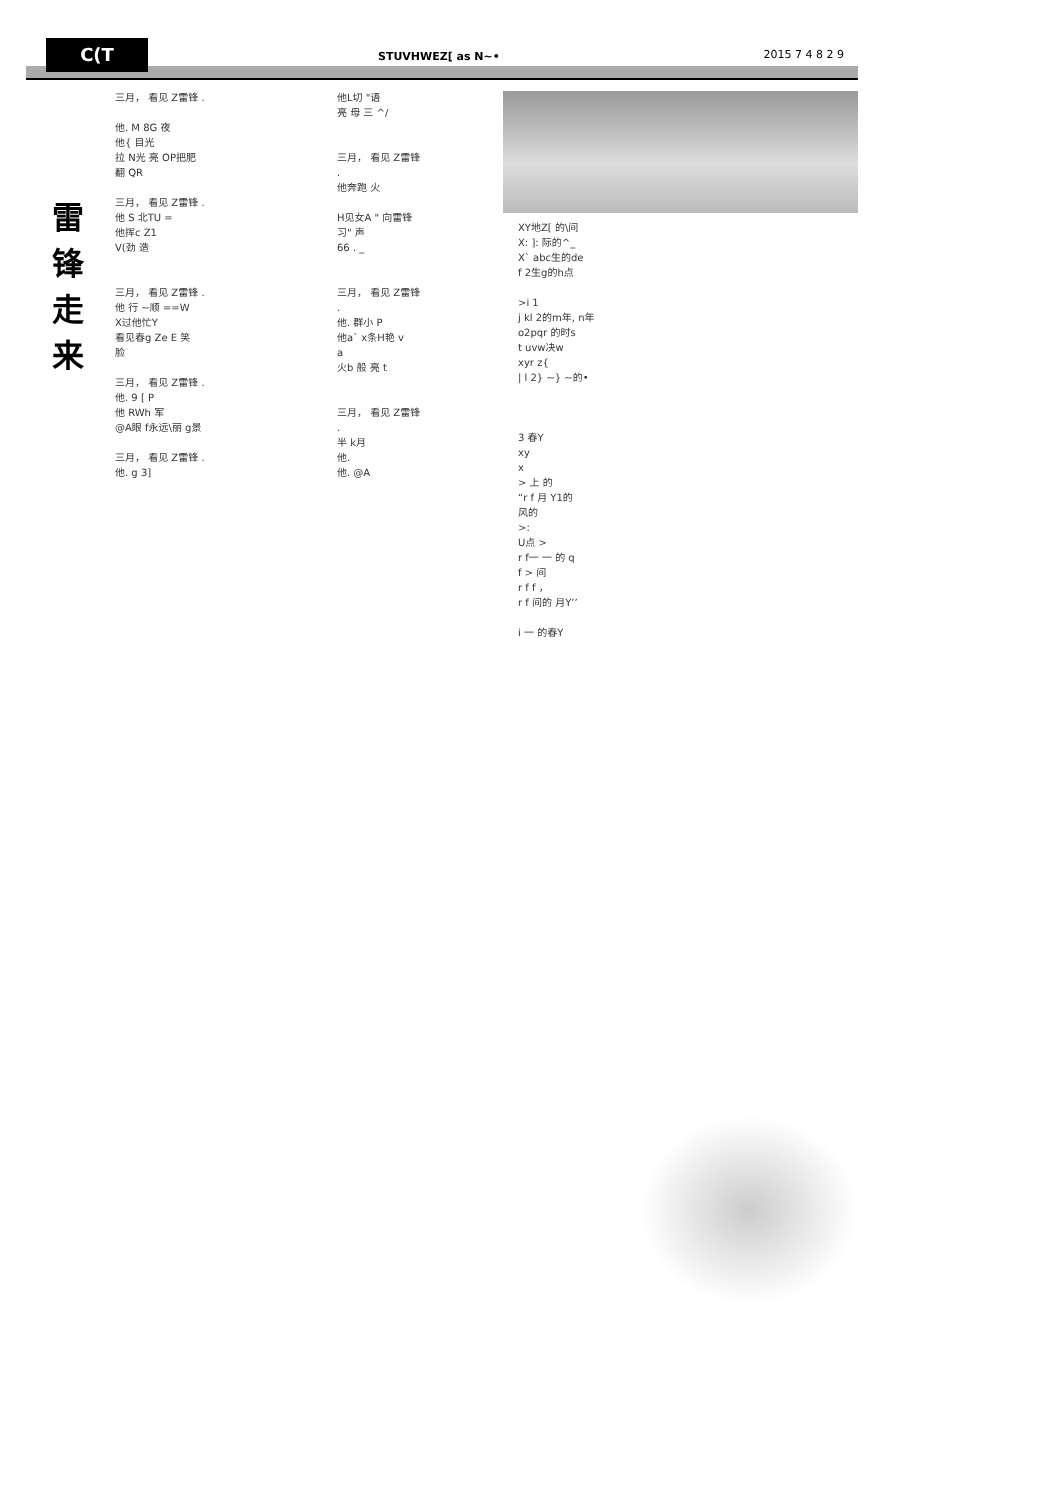C(T STUVHWEZ[ as N~• 2015 7 4 8 2 9
雷 锋 走 来
三月， 看见 Z雷锋 .
他. M 8G 夜
他{ 目光
拉 N光 亮 OP把肥
翻 QR
三月， 看见 Z雷锋 .
他 S 北TU =
他挥c Z1
V(劲 造
三月， 看见 Z雷锋 .
他 行 ~顺 ==W
X过他忙Y
看见春g Ze E 笑
脸
三月， 看见 Z雷锋 .
他. 9 [ P
他 RWh 军
@A眼 f永远\丽 g景
三月， 看见 Z雷锋 .
他. g 3]
他L切 "语
亮 母 三 ^/
三月， 看见 Z雷锋
.
他奔跑 火
H见女A " 向雷锋
习" 声
66 . _
三月， 看见 Z雷锋
.
他. 群小 P
他a` x条H艳 v
a
火b 般 亮 t
三月， 看见 Z雷锋
.
半 k月
他.
他. @A
XY地Z[ 的\间
X: ]: 际的^_
X` abc生的de
f 2生g的h点
>i 1
j kl 2的m年, n年
o2pqr 的时s
t uvw决w
xyr z{
| l 2} ~} ~的•
3 春Y
xy
x
> 上 的
“r f 月 Y1的
风的
>:
U点 >
r f一 一 的 q
f > 间
r f f ，
r f 间的 月Y’’
i 一 的春Y